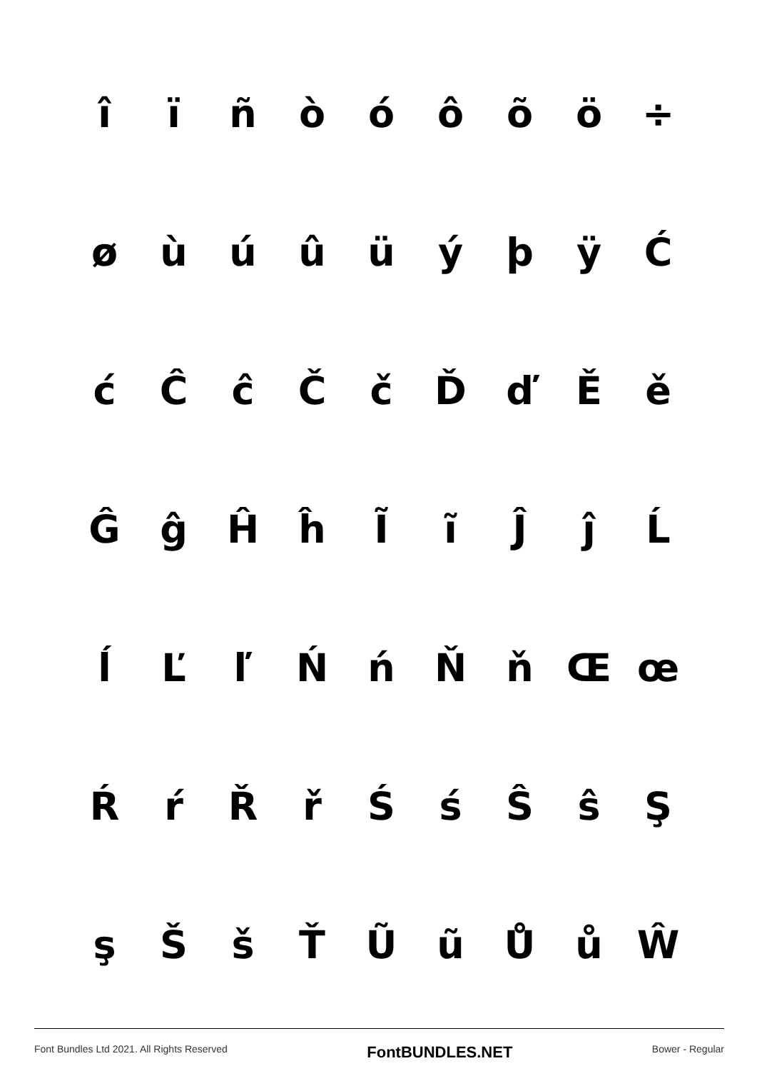| î | ï | ñ | ò | ó | ô | õ | ö | ÷ |
| ø | ù | ú | û | ü | ý | þ | ÿ | Ć |
| ć | Ĉ | ĉ | Č | č | Ď | ď | Ě | ě |
| Ĝ | ĝ | Ĥ | ĥ | Ĩ | ĩ | Ĵ | ĵ | Ĺ |
| ĺ | Ľ | ľ | Ń | ń | Ň | ň | Œ | œ |
| Ŕ | ŕ | Ř | ř | Ś | ś | Ŝ | ŝ | Ş |
| ş | Š | š | Ť | Ũ | ũ | Ů | ů | Ŵ |
Font Bundles Ltd 2021. All Rights Reserved FontBUNDLES.NET Bower - Regular